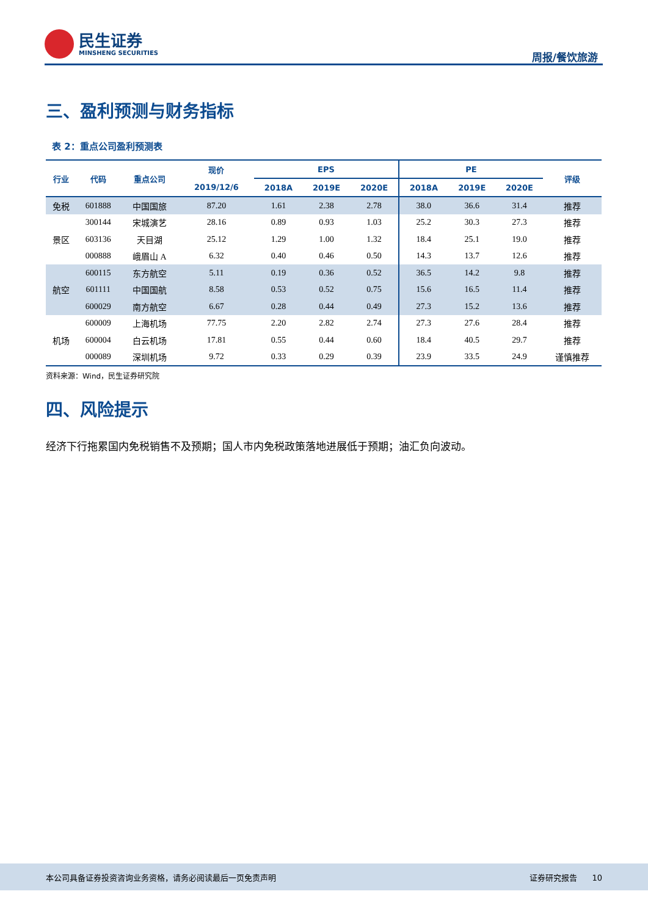民生证券
MINSHENG SECURITIES
周报/餐饮旅游
三、盈利预测与财务指标
表 2：重点公司盈利预测表
| 行业 | 代码 | 重点公司 | 现价 | EPS | | | PE | | | 评级 |
| --- | --- | --- | --- | --- | --- | --- | --- | --- | --- | --- |
| | | | 2019/12/6 | 2018A | 2019E | 2020E | 2018A | 2019E | 2020E | |
| 免税 | 601888 | 中国国旅 | 87.20 | 1.61 | 2.38 | 2.78 | 38.0 | 36.6 | 31.4 | 推荐 |
| 景区 | 300144 | 宋城演艺 | 28.16 | 0.89 | 0.93 | 1.03 | 25.2 | 30.3 | 27.3 | 推荐 |
| | 603136 | 天目湖 | 25.12 | 1.29 | 1.00 | 1.32 | 18.4 | 25.1 | 19.0 | 推荐 |
| | 000888 | 峨眉山 A | 6.32 | 0.40 | 0.46 | 0.50 | 14.3 | 13.7 | 12.6 | 推荐 |
| 航空 | 600115 | 东方航空 | 5.11 | 0.19 | 0.36 | 0.52 | 36.5 | 14.2 | 9.8 | 推荐 |
| | 601111 | 中国国航 | 8.58 | 0.53 | 0.52 | 0.75 | 15.6 | 16.5 | 11.4 | 推荐 |
| | 600029 | 南方航空 | 6.67 | 0.28 | 0.44 | 0.49 | 27.3 | 15.2 | 13.6 | 推荐 |
| 机场 | 600009 | 上海机场 | 77.75 | 2.20 | 2.82 | 2.74 | 27.3 | 27.6 | 28.4 | 推荐 |
| | 600004 | 白云机场 | 17.81 | 0.55 | 0.44 | 0.60 | 18.4 | 40.5 | 29.7 | 推荐 |
| | 000089 | 深圳机场 | 9.72 | 0.33 | 0.29 | 0.39 | 23.9 | 33.5 | 24.9 | 谨慎推荐 |
资料来源：Wind，民生证券研究院
四、风险提示
经济下行拖累国内免税销售不及预期；国人市内免税政策落地进展低于预期；油汇负向波动。
本公司具备证券投资咨询业务资格，请务必阅读最后一页免责声明 证券研究报告 10